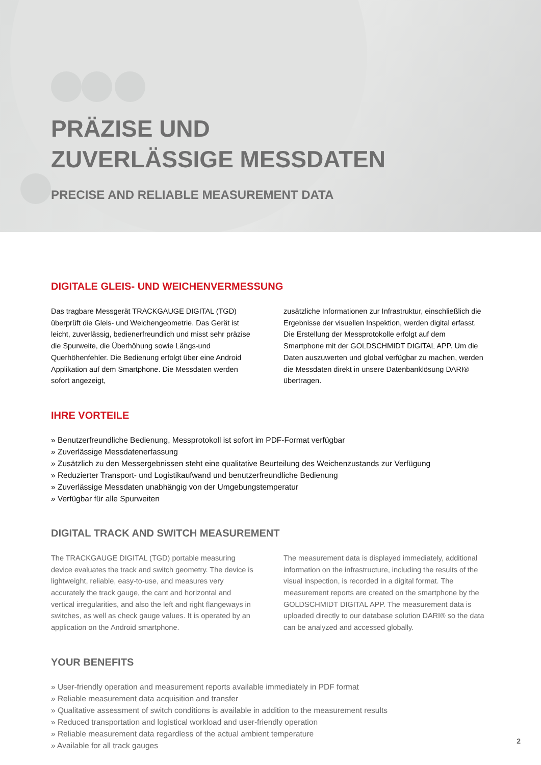PRÄZISE UND
ZUVERLÄSSIGE MESSDATEN
PRECISE AND RELIABLE MEASUREMENT DATA
DIGITALE GLEIS- UND WEICHENVERMESSUNG
Das tragbare Messgerät TRACKGAUGE DIGITAL (TGD) überprüft die Gleis- und Weichengeometrie. Das Gerät ist leicht, zuverlässig, bedienerfreundlich und misst sehr präzise die Spurweite, die Überhöhung sowie Längs-und Querhöhenfehler. Die Bedienung erfolgt über eine Android Applikation auf dem Smartphone. Die Messdaten werden sofort angezeigt,
zusätzliche Informationen zur Infrastruktur, einschließlich die Ergebnisse der visuellen Inspektion, werden digital erfasst. Die Erstellung der Messprotokolle erfolgt auf dem Smartphone mit der GOLDSCHMIDT DIGITAL APP. Um die Daten auszuwerten und global verfügbar zu machen, werden die Messdaten direkt in unsere Datenbanklösung DARI® übertragen.
IHRE VORTEILE
» Benutzerfreundliche Bedienung, Messprotokoll ist sofort im PDF-Format verfügbar
» Zuverlässige Messdatenerfassung
» Zusätzlich zu den Messergebnissen steht eine qualitative Beurteilung des Weichenzustands zur Verfügung
» Reduzierter Transport- und Logistikaufwand und benutzerfreundliche Bedienung
» Zuverlässige Messdaten unabhängig von der Umgebungstemperatur
» Verfügbar für alle Spurweiten
DIGITAL TRACK AND SWITCH MEASUREMENT
The TRACKGAUGE DIGITAL (TGD) portable measuring device evaluates the track and switch geometry. The device is lightweight, reliable, easy-to-use, and measures very accurately the track gauge, the cant and horizontal and vertical irregularities, and also the left and right flangeways in switches, as well as check gauge values. It is operated by an application on the Android smartphone.
The measurement data is displayed immediately, additional information on the infrastructure, including the results of the visual inspection, is recorded in a digital format. The measurement reports are created on the smartphone by the GOLDSCHMIDT DIGITAL APP. The measurement data is uploaded directly to our database solution DARI® so the data can be analyzed and accessed globally.
YOUR BENEFITS
» User-friendly operation and measurement reports available immediately in PDF format
» Reliable measurement data acquisition and transfer
» Qualitative assessment of switch conditions is available in addition to the measurement results
» Reduced transportation and logistical workload and user-friendly operation
» Reliable measurement data regardless of the actual ambient temperature
» Available for all track gauges
2